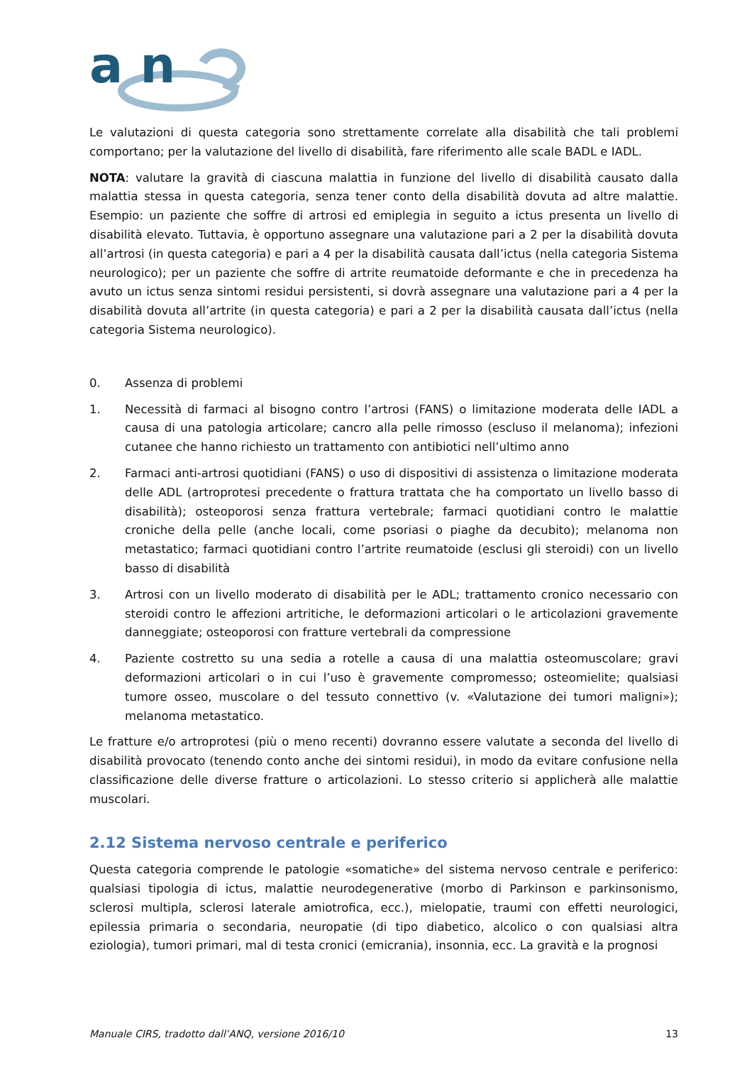a n
Le valutazioni di questa categoria sono strettamente correlate alla disabilità che tali problemi comportano; per la valutazione del livello di disabilità, fare riferimento alle scale BADL e IADL.
NOTA: valutare la gravità di ciascuna malattia in funzione del livello di disabilità causato dalla malattia stessa in questa categoria, senza tener conto della disabilità dovuta ad altre malattie. Esempio: un paziente che soffre di artrosi ed emiplegia in seguito a ictus presenta un livello di disabilità elevato. Tuttavia, è opportuno assegnare una valutazione pari a 2 per la disabilità dovuta all’artrosi (in questa categoria) e pari a 4 per la disabilità causata dall’ictus (nella categoria Sistema neurologico); per un paziente che soffre di artrite reumatoide deformante e che in precedenza ha avuto un ictus senza sintomi residui persistenti, si dovrà assegnare una valutazione pari a 4 per la disabilità dovuta all’artrite (in questa categoria) e pari a 2 per la disabilità causata dall’ictus (nella categoria Sistema neurologico).
0. Assenza di problemi
1. Necessità di farmaci al bisogno contro l’artrosi (FANS) o limitazione moderata delle IADL a causa di una patologia articolare; cancro alla pelle rimosso (escluso il melanoma); infezioni cutanee che hanno richiesto un trattamento con antibiotici nell’ultimo anno
2. Farmaci anti-artrosi quotidiani (FANS) o uso di dispositivi di assistenza o limitazione moderata delle ADL (artroprotesi precedente o frattura trattata che ha comportato un livello basso di disabilità); osteoporosi senza frattura vertebrale; farmaci quotidiani contro le malattie croniche della pelle (anche locali, come psoriasi o piaghe da decubito); melanoma non metastatico; farmaci quotidiani contro l’artrite reumatoide (esclusi gli steroidi) con un livello basso di disabilità
3. Artrosi con un livello moderato di disabilità per le ADL; trattamento cronico necessario con steroidi contro le affezioni artritiche, le deformazioni articolari o le articolazioni gravemente danneggiate; osteoporosi con fratture vertebrali da compressione
4. Paziente costretto su una sedia a rotelle a causa di una malattia osteomuscolare; gravi deformazioni articolari o in cui l’uso è gravemente compromesso; osteomielite; qualsiasi tumore osseo, muscolare o del tessuto connettivo (v. «Valutazione dei tumori maligni»); melanoma metastatico.
Le fratture e/o artroprotesi (più o meno recenti) dovranno essere valutate a seconda del livello di disabilità provocato (tenendo conto anche dei sintomi residui), in modo da evitare confusione nella classificazione delle diverse fratture o articolazioni. Lo stesso criterio si applicherà alle malattie muscolari.
2.12 Sistema nervoso centrale e periferico
Questa categoria comprende le patologie «somatiche» del sistema nervoso centrale e periferico: qualsiasi tipologia di ictus, malattie neurodegenerative (morbo di Parkinson e parkinsonismo, sclerosi multipla, sclerosi laterale amiotrofica, ecc.), mielopatie, traumi con effetti neurologici, epilessia primaria o secondaria, neuropatie (di tipo diabetico, alcolico o con qualsiasi altra eziologia), tumori primari, mal di testa cronici (emicrania), insonnia, ecc. La gravità e la prognosi
Manuale CIRS, tradotto dall’ANQ, versione 2016/10 13